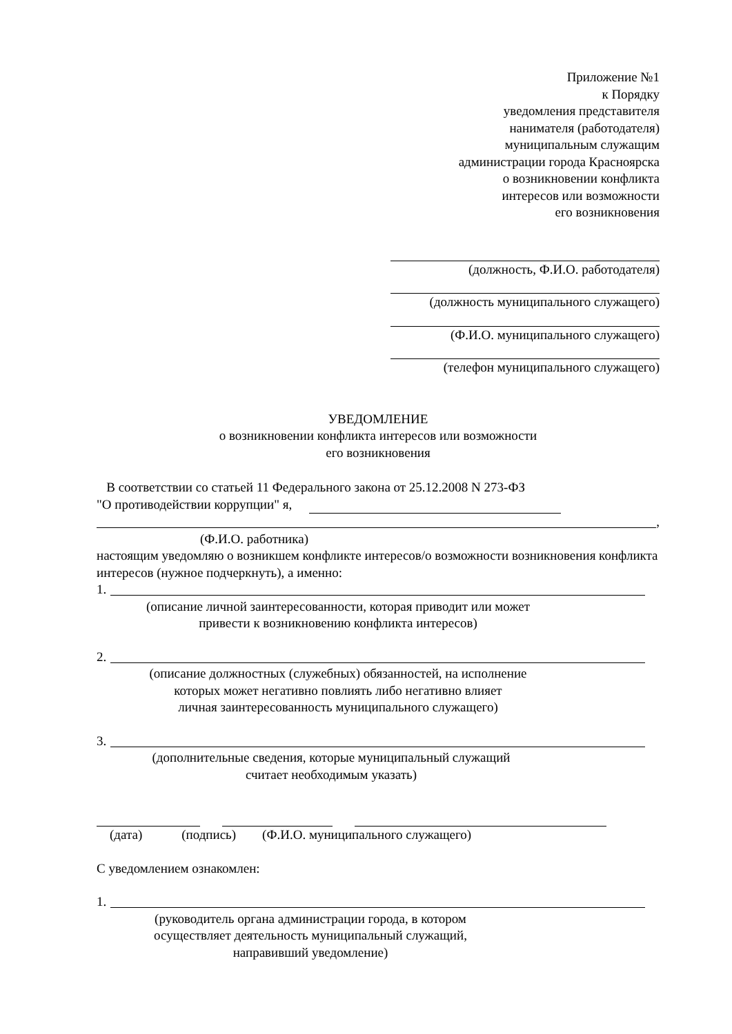Приложение №1
к Порядку
уведомления представителя
нанимателя (работодателя)
муниципальным служащим
администрации города Красноярска
о возникновении конфликта
интересов или возможности
его возникновения
(должность, Ф.И.О. работодателя)
(должность муниципального служащего)
(Ф.И.О. муниципального служащего)
(телефон муниципального служащего)
УВЕДОМЛЕНИЕ
о возникновении конфликта интересов или возможности
его возникновения
В соответствии со статьей 11 Федерального закона от 25.12.2008 N 273-ФЗ
"О противодействии коррупции" я,
,
(Ф.И.О. работника)
настоящим уведомляю о возникшем конфликте интересов/о возможности возникновения конфликта интересов (нужное подчеркнуть), а именно:
1.
(описание личной заинтересованности, которая приводит или может
привести к возникновению конфликта интересов)
2.
(описание должностных (служебных) обязанностей, на исполнение
которых может негативно повлиять либо негативно влияет
личная заинтересованность муниципального служащего)
3.
(дополнительные сведения, которые муниципальный служащий
считает необходимым указать)
(дата) (подпись) (Ф.И.О. муниципального служащего)
С уведомлением ознакомлен:
1.
(руководитель органа администрации города, в котором
осуществляет деятельность муниципальный служащий,
направивший уведомление)